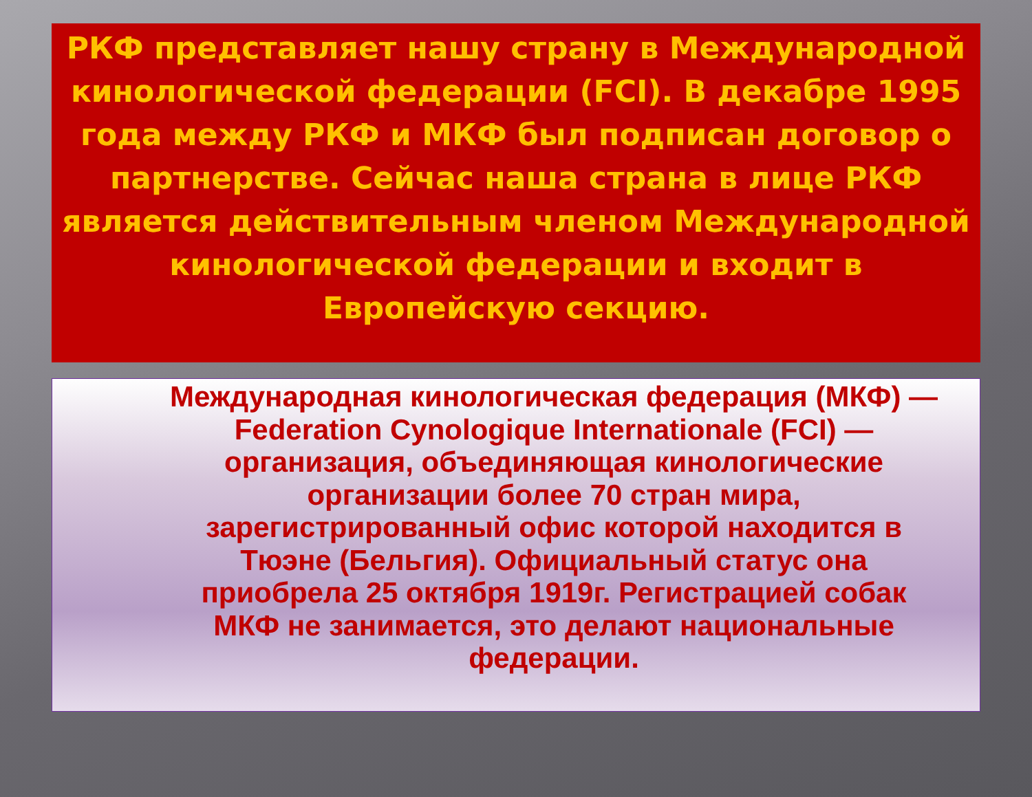РКФ представляет нашу страну в Международной кинологической федерации (FCI). В декабре 1995 года между РКФ и МКФ был подписан договор о партнерстве. Сейчас наша страна в лице РКФ является действительным членом Международной кинологической федерации и входит в Европейскую секцию.
Международная кинологическая федерация (МКФ) — Federation Cynologique Internationale (FCI) — организация, объединяющая кинологические организации более 70 стран мира, зарегистрированный офис которой находится в Тюэне (Бельгия). Официальный статус она приобрела 25 октября 1919г. Регистрацией собак МКФ не занимается, это делают национальные федерации.